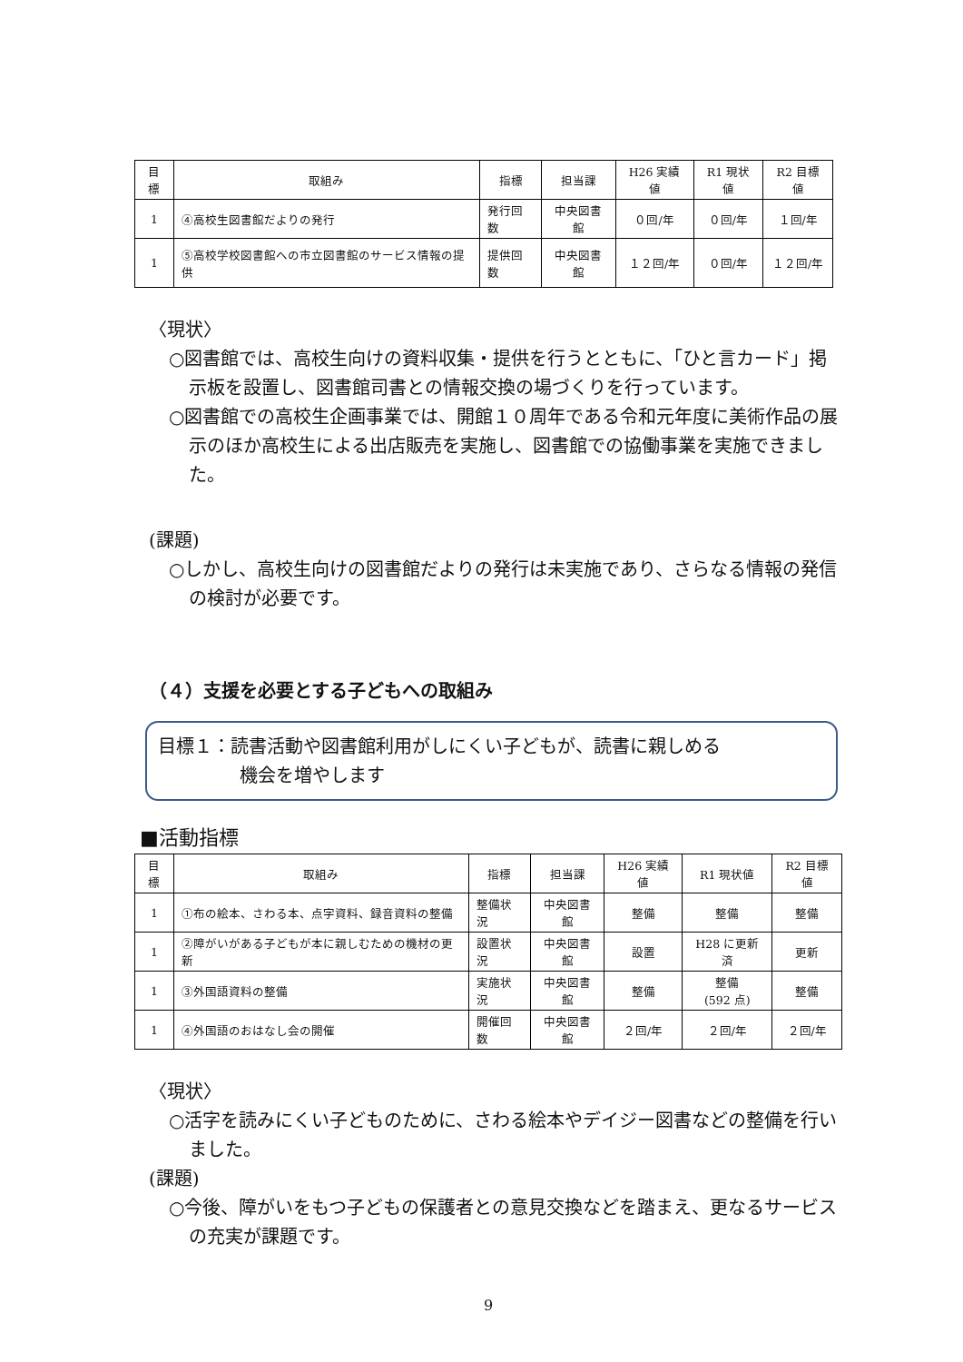| 目標 | 取組み | 指標 | 担当課 | H26 実績値 | R1 現状値 | R2 目標値 |
| --- | --- | --- | --- | --- | --- | --- |
| 1 | ④高校生図書館だよりの発行 | 発行回数 | 中央図書館 | ０回/年 | ０回/年 | １回/年 |
| 1 | ⑤高校学校図書館への市立図書館のサービス情報の提供 | 提供回数 | 中央図書館 | １２回/年 | ０回/年 | １２回/年 |
〈現状〉
○図書館では、高校生向けの資料収集・提供を行うとともに、「ひと言カード」掲示板を設置し、図書館司書との情報交換の場づくりを行っています。
○図書館での高校生企画事業では、開館１０周年である令和元年度に美術作品の展示のほか高校生による出店販売を実施し、図書館での協働事業を実施できました。
(課題)
○しかし、高校生向けの図書館だよりの発行は未実施であり、さらなる情報の発信の検討が必要です。
（４）支援を必要とする子どもへの取組み
目標１：読書活動や図書館利用がしにくい子どもが、読書に親しめる
機会を増やします
■活動指標
| 目標 | 取組み | 指標 | 担当課 | H26 実績値 | R1 現状値 | R2 目標値 |
| --- | --- | --- | --- | --- | --- | --- |
| 1 | ①布の絵本、さわる本、点字資料、録音資料の整備 | 整備状況 | 中央図書館 | 整備 | 整備 | 整備 |
| 1 | ②障がいがある子どもが本に親しむための機材の更新 | 設置状況 | 中央図書館 | 設置 | H28 に更新済 | 更新 |
| 1 | ③外国語資料の整備 | 実施状況 | 中央図書館 | 整備 | 整備 (592 点) | 整備 |
| 1 | ④外国語のおはなし会の開催 | 開催回数 | 中央図書館 | ２回/年 | ２回/年 | ２回/年 |
〈現状〉
○活字を読みにくい子どものために、さわる絵本やデイジー図書などの整備を行いました。
(課題)
○今後、障がいをもつ子どもの保護者との意見交換などを踏まえ、更なるサービスの充実が課題です。
9